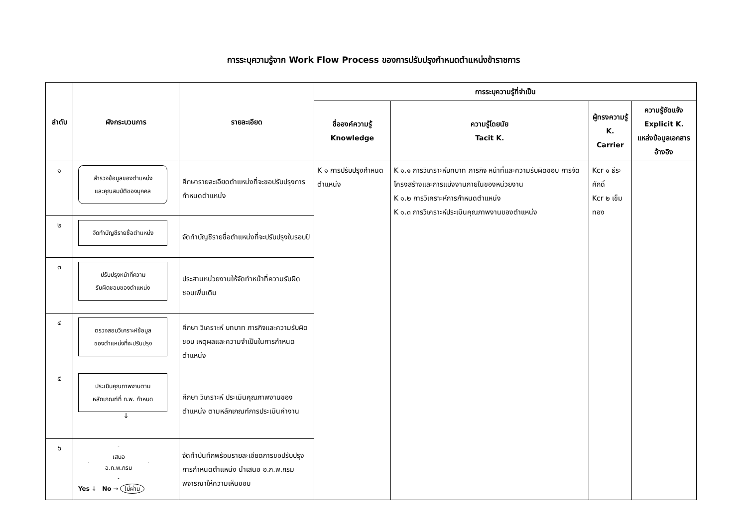การระบุความรู้จาก Work Flow Process ของการปรับปรุงกำหนดตำแหน่งข้าราชการ
| ลำดับ | ผังกระบวนการ | รายละเอียด | การระบุความรู้ที่จำเป็น | | | |
| --- | --- | --- | --- | --- | --- | --- |
| | | | ชื่อองค์ความรู้ Knowledge | ความรู้โดยนัย Tacit K. | ผู้ทรงความรู้ K. Carrier | ความรู้ชัดแจ้ง Explicit K. แหล่งข้อมูลเอกสารอ้างอิง |
| ๑ | สำรวจข้อมูลของตำแหน่ง และคุณสมบัติของบุคคล | ศึกษารายละเอียดตำแหน่งที่จะขอปรับปรุงการกำหนดตำแหน่ง | K ๑ การปรับปรุงกำหนดตำแหน่ง | K ๑.๑ การวิเคราะห์บทบาท ภารกิจ หน้าที่และความรับผิดชอบ การจัดโครงสร้างและการแบ่งงานภายในของหน่วยงาน K ๑.๒ การวิเคราะห์การกำหนดตำแหน่ง K ๑.๓ การวิเคราะห์ประเมินคุณภาพงานของตำแหน่ง | Kcr ๑ ธีระศักดิ์ Kcr ๒ เข็มทอง | |
| ๒ | จัดทำบัญชีรายชื่อตำแหน่ง | จัดทำบัญชีรายชื่อตำแหน่งที่จะปรับปรุงในรอบปี | | | | |
| ๓ | ปรับปรุงหน้าที่ความ รับผิดชอบของตำแหน่ง | ประสานหน่วยงานให้จัดทำหน้าที่ความรับผิดชอบเพิ่มเติม | | | | |
| ๔ | ตรวจสอบวิเคราะห์ข้อมูล ของตำแหน่งที่จะปรับปรุง | ศึกษา วิเคราะห์ บทบาท ภารกิจและความรับผิดชอบ เหตุผลและความจำเป็นในการกำหนดตำแหน่ง | | | | |
| ๕ | ประเมินคุณภาพงานตาม หลักเกณฑ์ที่ ก.พ. กำหนด ↓ | ศึกษา วิเคราะห์ ประเมินคุณภาพงานของตำแหน่ง ตามหลักเกณฑ์การประเมินค่างาน | | | | |
| ๖ | เสนอ อ.ก.พ.กรม Yes ↓ No → ไม่ผ่าน | จัดทำบันทึกพร้อมรายละเอียดการขอปรับปรุงการกำหนดตำแหน่ง นำเสนอ อ.ก.พ.กรม พิจารณาให้ความเห็นชอบ | | | | |